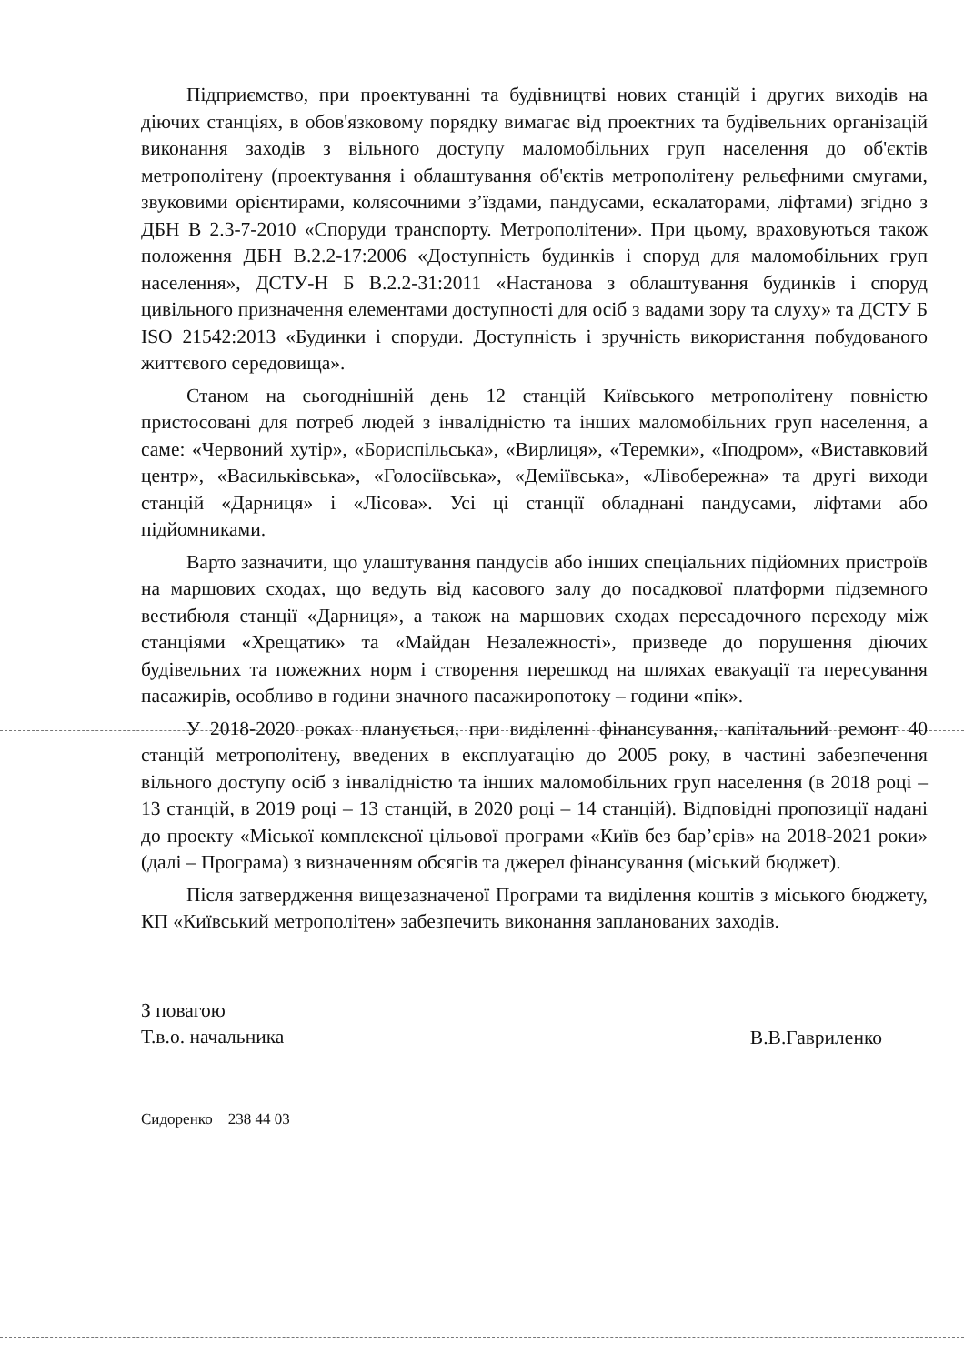Підприємство, при проектуванні та будівництві нових станцій і других виходів на діючих станціях, в обов'язковому порядку вимагає від проектних та будівельних організацій виконання заходів з вільного доступу маломобільних груп населення до об'єктів метрополітену (проектування і облаштування об'єктів метрополітену рельєфними смугами, звуковими орієнтирами, колясочними з’їздами, пандусами, ескалаторами, ліфтами) згідно з ДБН В 2.3-7-2010 «Споруди транспорту. Метрополітени». При цьому, враховуються також положення ДБН В.2.2-17:2006 «Доступність будинків і споруд для маломобільних груп населення», ДСТУ-Н Б В.2.2-31:2011 «Настанова з облаштування будинків і споруд цивільного призначення елементами доступності для осіб з вадами зору та слуху» та ДСТУ Б ISO 21542:2013 «Будинки і споруди. Доступність і зручність використання побудованого життєвого середовища».
Станом на сьогоднішній день 12 станцій Київського метрополітену повністю пристосовані для потреб людей з інвалідністю та інших маломобільних груп населення, а саме: «Червоний хутір», «Бориспільська», «Вирлиця», «Теремки», «Іподром», «Виставковий центр», «Васильківська», «Голосіївська», «Деміївська», «Лівобережна» та другі виходи станцій «Дарниця» і «Лісова». Усі ці станції обладнані пандусами, ліфтами або підйомниками.
Варто зазначити, що улаштування пандусів або інших спеціальних підйомних пристроїв на маршових сходах, що ведуть від касового залу до посадкової платформи підземного вестибюля станції «Дарниця», а також на маршових сходах пересадочного переходу між станціями «Хрещатик» та «Майдан Незалежності», призведе до порушення діючих будівельних та пожежних норм і створення перешкод на шляхах евакуації та пересування пасажирів, особливо в години значного пасажиропотоку – години «пік».
У 2018-2020 роках планується, при виділенні фінансування, капітальний ремонт 40 станцій метрополітену, введених в експлуатацію до 2005 року, в частині забезпечення вільного доступу осіб з інвалідністю та інших маломобільних груп населення (в 2018 році – 13 станцій, в 2019 році – 13 станцій, в 2020 році – 14 станцій). Відповідні пропозиції надані до проекту «Міської комплексної цільової програми «Київ без бар’єрів» на 2018-2021 роки» (далі – Програма) з визначенням обсягів та джерел фінансування (міський бюджет).
Після затвердження вищезазначеної Програми та виділення коштів з міського бюджету, КП «Київський метрополітен» забезпечить виконання запланованих заходів.
З повагою
Т.в.о. начальника
В.В.Гавриленко
Сидоренко 238 44 03